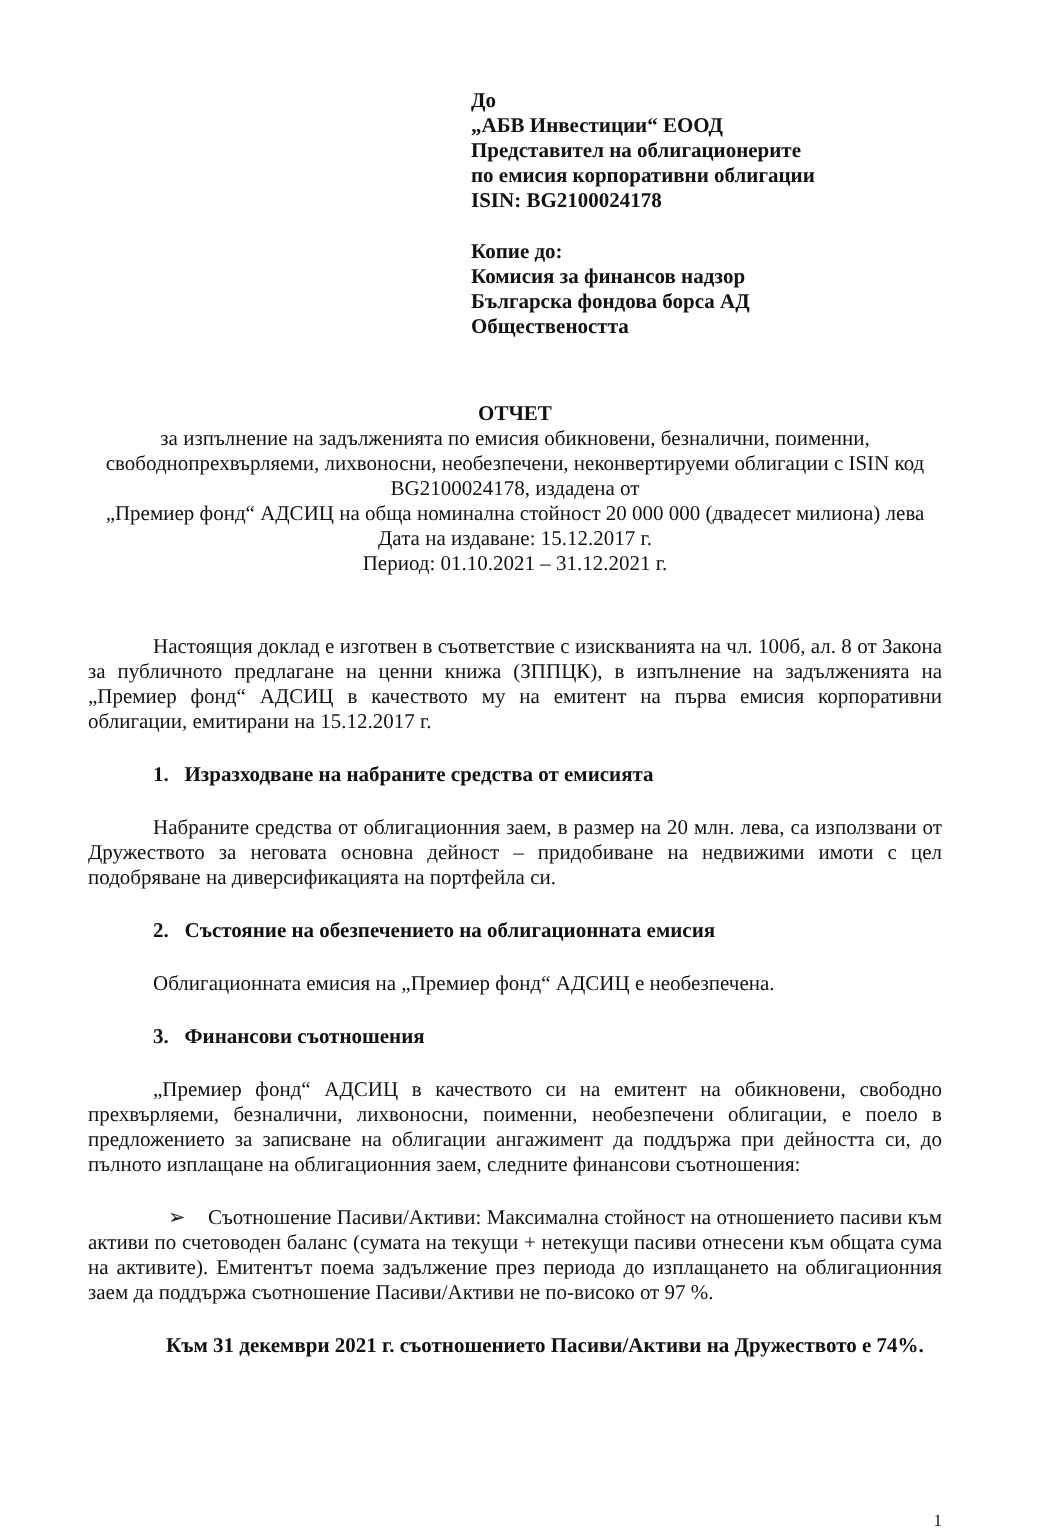До
„АБВ Инвестиции“ ЕООД
Представител на облигационерите
по емисия корпоративни облигации
ISIN: BG2100024178
Копие до:
Комисия за финансов надзор
Българска фондова борса АД
Обществеността
ОТЧЕТ
за изпълнение на задълженията по емисия обикновени, безналични, поименни, свободнопрехвърляеми, лихвоносни, необезпечени, неконвертируеми облигации с ISIN код BG2100024178, издадена от
„Премиер фонд“ АДСИЦ на обща номинална стойност 20 000 000 (двадесет милиона) лева
Дата на издаване: 15.12.2017 г.
Период: 01.10.2021 – 31.12.2021 г.
Настоящия доклад е изготвен в съответствие с изискванията на чл. 100б, ал. 8 от Закона за публичното предлагане на ценни книжа (ЗППЦК), в изпълнение на задълженията на „Премиер фонд“ АДСИЦ в качеството му на емитент на първа емисия корпоративни облигации, емитирани на 15.12.2017 г.
1. Изразходване на набраните средства от емисията
Набраните средства от облигационния заем, в размер на 20 млн. лева, са използвани от Дружеството за неговата основна дейност – придобиване на недвижими имоти с цел подобряване на диверсификацията на портфейла си.
2. Състояние на обезпечението на облигационната емисия
Облигационната емисия на „Премиер фонд“ АДСИЦ е необезпечена.
3. Финансови съотношения
„Премиер фонд“ АДСИЦ в качеството си на емитент на обикновени, свободно прехвърляеми, безналични, лихвоносни, поименни, необезпечени облигации, е поело в предложението за записване на облигации ангажимент да поддържа при дейността си, до пълното изплащане на облигационния заем, следните финансови съотношения:
➢ Съотношение Пасиви/Активи: Максимална стойност на отношението пасиви към активи по счетоводен баланс (сумата на текущи + нетекущи пасиви отнесени към общата сума на активите). Емитентът поема задължение през периода до изплащането на облигационния заем да поддържа съотношение Пасиви/Активи не по-високо от 97 %.
Към 31 декември 2021 г. съотношението Пасиви/Активи на Дружеството е 74%.
1